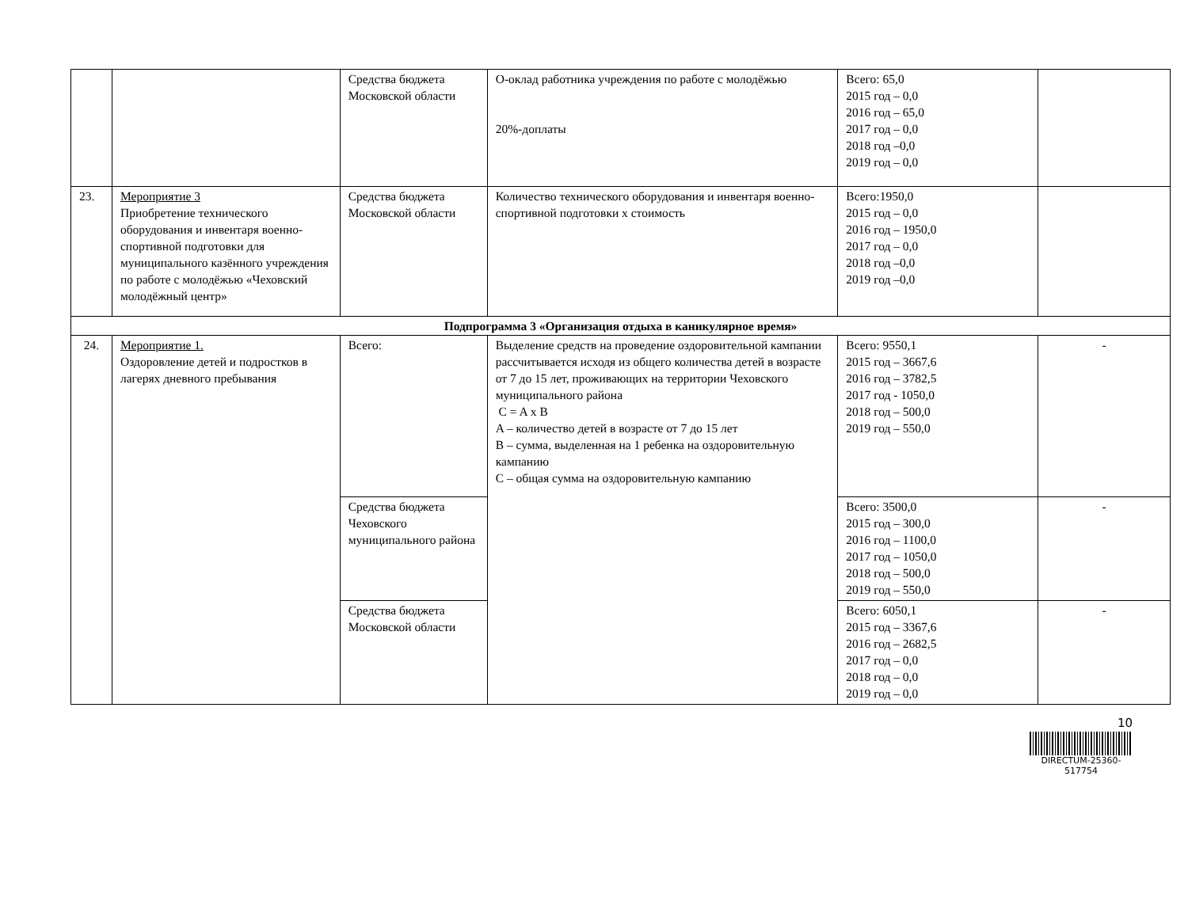| | | Средства бюджета Московской области | О-оклад работника учреждения по работе с молодёжью 20%-доплаты | Всего: 65,0 2015 год – 0,0 2016 год – 65,0 2017 год – 0,0 2018 год –0,0 2019 год – 0,0 | |
| 23. | Мероприятие 3 Приобретение технического оборудования и инвентаря военно-спортивной подготовки для муниципального казённого учреждения по работе с молодёжью «Чеховский молодёжный центр» | Средства бюджета Московской области | Количество технического оборудования и инвентаря военно-спортивной подготовки х стоимость | Всего:1950,0 2015 год – 0,0 2016 год – 1950,0 2017 год – 0,0 2018 год –0,0 2019 год –0,0 | |
| Подпрограмма 3 «Организация отдыха в каникулярное время» | | | | | |
| 24. | Мероприятие 1. Оздоровление детей и подростков в лагерях дневного пребывания | Всего: | Выделение средств на проведение оздоровительной кампании рассчитывается исходя из общего количества детей в возрасте от 7 до 15 лет, проживающих на территории Чеховского муниципального района C = A x B A – количество детей в возрасте от 7 до 15 лет B – сумма, выделенная на 1 ребенка на оздоровительную кампанию C – общая сумма на оздоровительную кампанию | Всего: 9550,1 2015 год – 3667,6 2016 год – 3782,5 2017 год - 1050,0 2018 год – 500,0 2019 год – 550,0 | - |
| | | Средства бюджета Чеховского муниципального района | | Всего: 3500,0 2015 год – 300,0 2016 год – 1100,0 2017 год – 1050,0 2018 год – 500,0 2019 год – 550,0 | - |
| | | Средства бюджета Московской области | | Всего: 6050,1 2015 год – 3367,6 2016 год – 2682,5 2017 год – 0,0 2018 год – 0,0 2019 год – 0,0 | - |
10
DIRECTUM-25360-517754